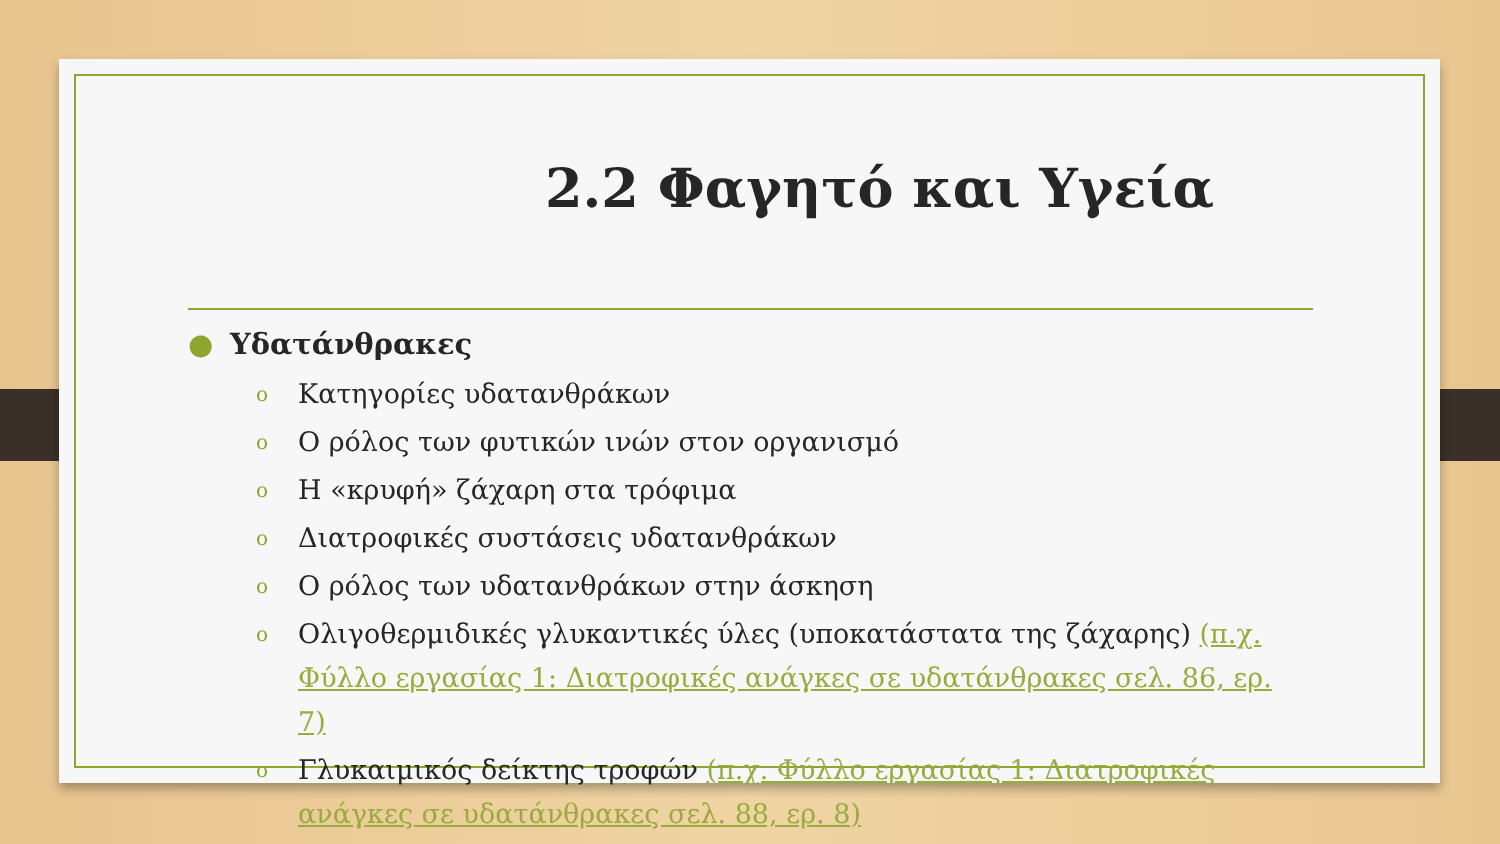2.2 Φαγητό και Υγεία
● Υδατάνθρακες
o Κατηγορίες υδατανθράκων
o Ο ρόλος των φυτικών ινών στον οργανισμό
o Η «κρυφή» ζάχαρη στα τρόφιμα
o Διατροφικές συστάσεις υδατανθράκων
o Ο ρόλος των υδατανθράκων στην άσκηση
o Ολιγοθερμιδικές γλυκαντικές ύλες (υποκατάστατα της ζάχαρης) (π.χ. Φύλλο εργασίας 1: Διατροφικές ανάγκες σε υδατάνθρακες σελ. 86, ερ. 7)
o Γλυκαιμικός δείκτης τροφών (π.χ. Φύλλο εργασίας 1: Διατροφικές ανάγκες σε υδατάνθρακες σελ. 88, ερ. 8)